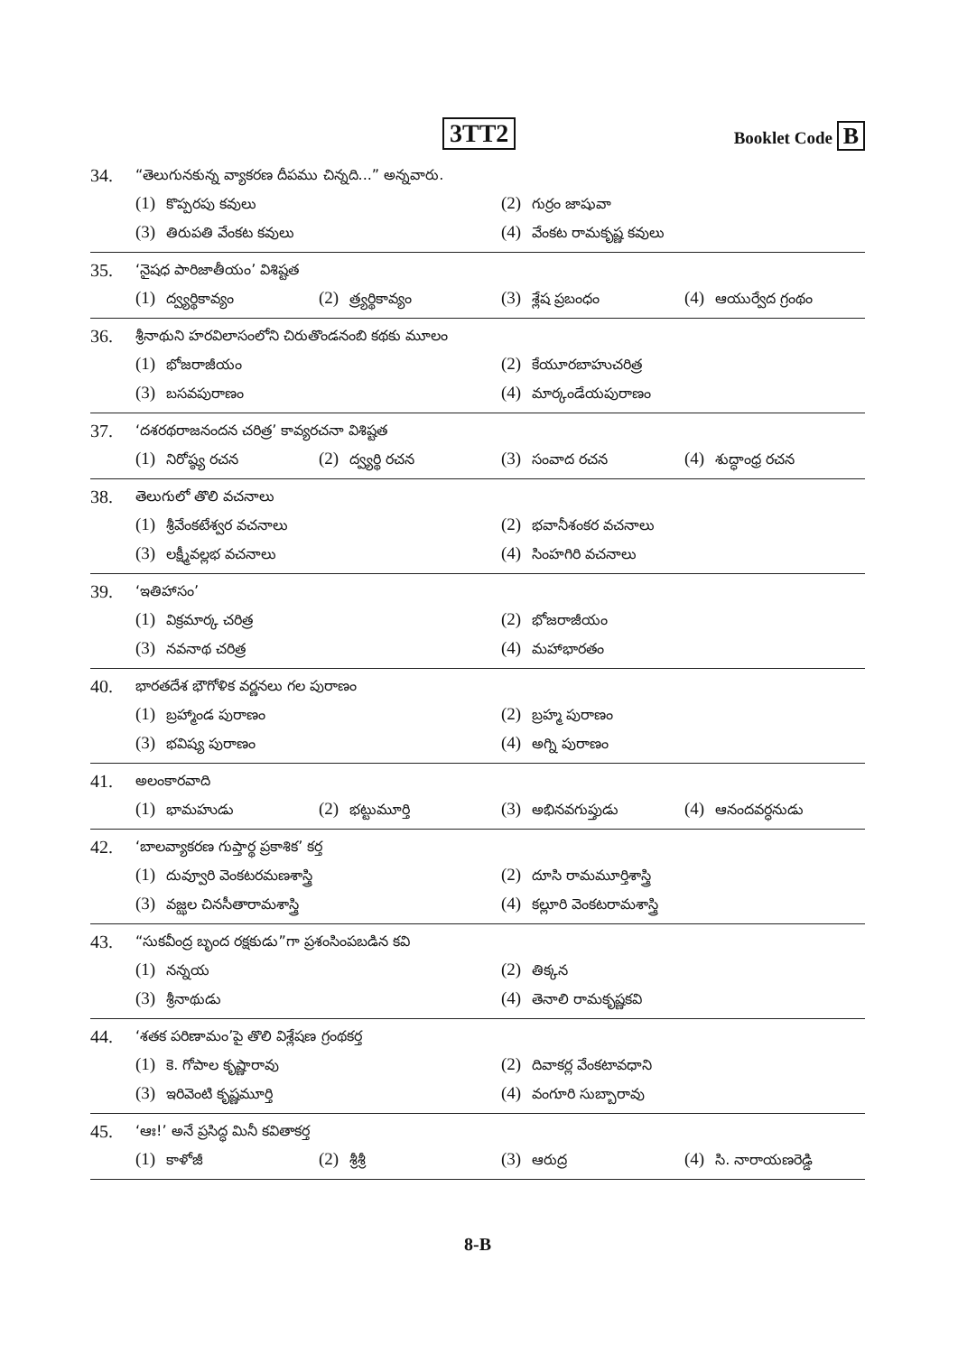3TT2 Booklet Code B
34. “తెలుగునకున్న వ్యాకరణ దీపము చిన్నది...” అన్నవారు.
(1) కొప్పరపు కవులు
(2) గుర్రం జాషువా
(3) తిరుపతి వేంకట కవులు
(4) వేంకట రామకృష్ణ కవులు
35. ‘నైషధ పారిజాతీయం’ విశిష్టత
(1) ద్వ్యర్థికావ్యం
(2) త్ర్యర్థికావ్యం
(3) శ్లేష ప్రబంధం
(4) ఆయుర్వేద గ్రంథం
36. శ్రీనాథుని హరవిలాసంలోని చిరుతొండనంబి కథకు మూలం
(1) భోజరాజీయం
(2) కేయూరబాహుచరిత్ర
(3) బసవపురాణం
(4) మార్కండేయపురాణం
37. ‘దశరథరాజనందన చరిత్ర’ కావ్యరచనా విశిష్టత
(1) నిరోష్ఠ్య రచన
(2) ద్వ్యర్థి రచన
(3) సంవాద రచన
(4) శుద్ధాంధ్ర రచన
38. తెలుగులో తొలి వచనాలు
(1) శ్రీవేంకటేశ్వర వచనాలు
(2) భవానీశంకర వచనాలు
(3) లక్ష్మీవల్లభ వచనాలు
(4) సింహగిరి వచనాలు
39. ‘ఇతిహాసం’
(1) విక్రమార్క చరిత్ర
(2) భోజరాజీయం
(3) నవనాథ చరిత్ర
(4) మహాభారతం
40. భారతదేశ భౌగోళిక వర్ణనలు గల పురాణం
(1) బ్రహ్మాండ పురాణం
(2) బ్రహ్మ పురాణం
(3) భవిష్య పురాణం
(4) అగ్ని పురాణం
41. అలంకారవాది
(1) భామహుడు
(2) భట్టుమూర్తి
(3) అభినవగుప్తుడు
(4) ఆనందవర్ధనుడు
42. ‘బాలవ్యాకరణ గుప్తార్థ ప్రకాశిక’ కర్త
(1) దువ్వూరి వెంకటరమణశాస్త్రి
(2) దూసి రామమూర్తిశాస్త్రి
(3) వజ్ఝల చినసీతారామశాస్త్రి
(4) కల్లూరి వెంకటరామశాస్త్రి
43. “సుకవీంద్ర బృంద రక్షకుడు”గా ప్రశంసింపబడిన కవి
(1) నన్నయ
(2) తిక్కన
(3) శ్రీనాథుడు
(4) తెనాలి రామకృష్ణకవి
44. ‘శతక పరిణామం’పై తొలి విశ్లేషణ గ్రంథకర్త
(1) కె. గోపాల కృష్ణారావు
(2) దివాకర్ల వేంకటావధాని
(3) ఇరివెంటి కృష్ణమూర్తి
(4) వంగూరి సుబ్బారావు
45. ‘ఆః!’ అనే ప్రసిద్ధ మినీ కవితాకర్త
(1) కాళోజీ
(2) శ్రీశ్రీ
(3) ఆరుద్ర
(4) సి. నారాయణరెడ్డి
8-B